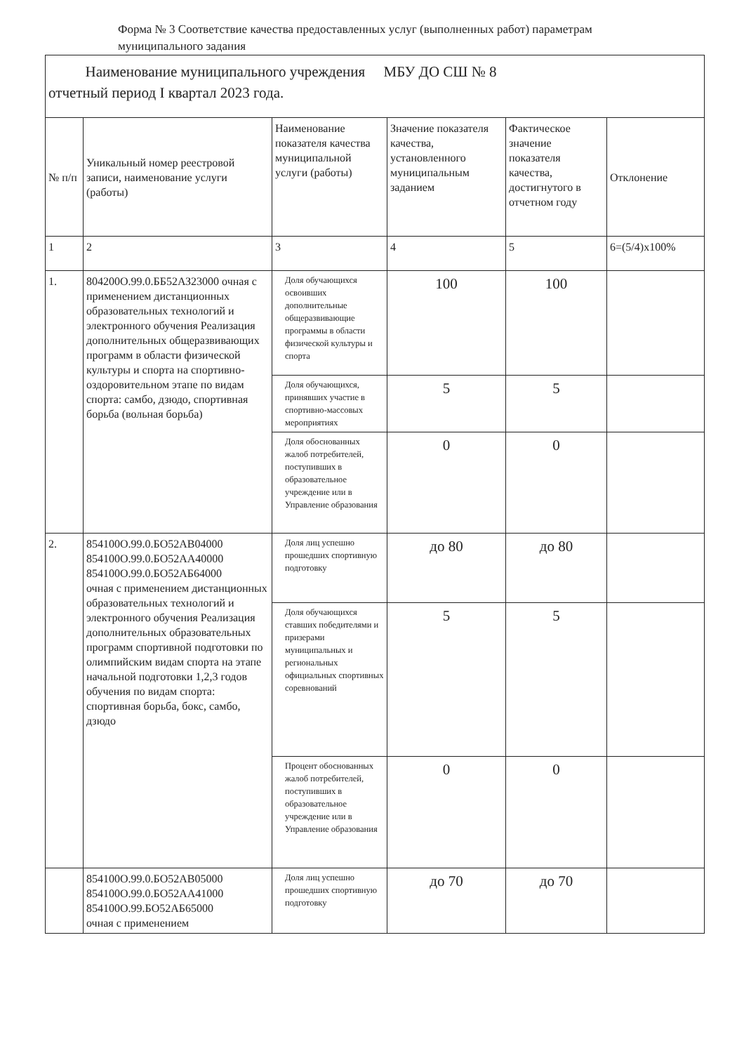Форма № 3 Соответствие качества предоставленных услуг (выполненных работ) параметрам муниципального задания
| Наименование муниципального учреждения МБУ ДО СШ № 8 отчетный период I квартал 2023 года. | | | | | |
| № п/п | Уникальный номер реестровой записи, наименование услуги (работы) | Наименование показателя качества муниципальной услуги (работы) | Значение показателя качества, установленного муниципальным заданием | Фактическое значение показателя качества, достигнутого в отчетном году | Отклонение |
| 1 | 2 | 3 | 4 | 5 | 6=(5/4)x100% |
| 1. | 804200О.99.0.ББ52АЗ23000 очная с применением дистанционных образовательных технологий и электронного обучения Реализация дополнительных общеразвивающих программ в области физической культуры и спорта на спортивно-оздоровительном этапе по видам спорта: самбо, дзюдо, спортивная борьба (вольная борьба) | Доля обучающихся освоивших дополнительные общеразвивающие программы в области физической культуры и спорта | 100 | 100 | |
| | | Доля обучающихся, принявших участие в спортивно-массовых мероприятиях | 5 | 5 | |
| | | Доля обоснованных жалоб потребителей, поступивших в образовательное учреждение или в Управление образования | 0 | 0 | |
| 2. | 854100О.99.0.БО52АВ04000 854100О.99.0.БО52АА40000 854100О.99.0.БО52АБ64000 очная с применением дистанционных образовательных технологий и электронного обучения Реализация дополнительных образовательных программ спортивной подготовки по олимпийским видам спорта на этапе начальной подготовки 1,2,3 годов обучения по видам спорта: спортивная борьба, бокс, самбо, дзюдо | Доля лиц успешно прошедших спортивную подготовку | до 80 | до 80 | |
| | | Доля обучающихся ставших победителями и призерами муниципальных и региональных официальных спортивных соревнований | 5 | 5 | |
| | | Процент обоснованных жалоб потребителей, поступивших в образовательное учреждение или в Управление образования | 0 | 0 | |
| | 854100О.99.0.БО52АВ05000 854100О.99.0.БО52АА41000 854100О.99.БО52АБ65000 очная с применением | Доля лиц успешно прошедших спортивную подготовку | до 70 | до 70 | |